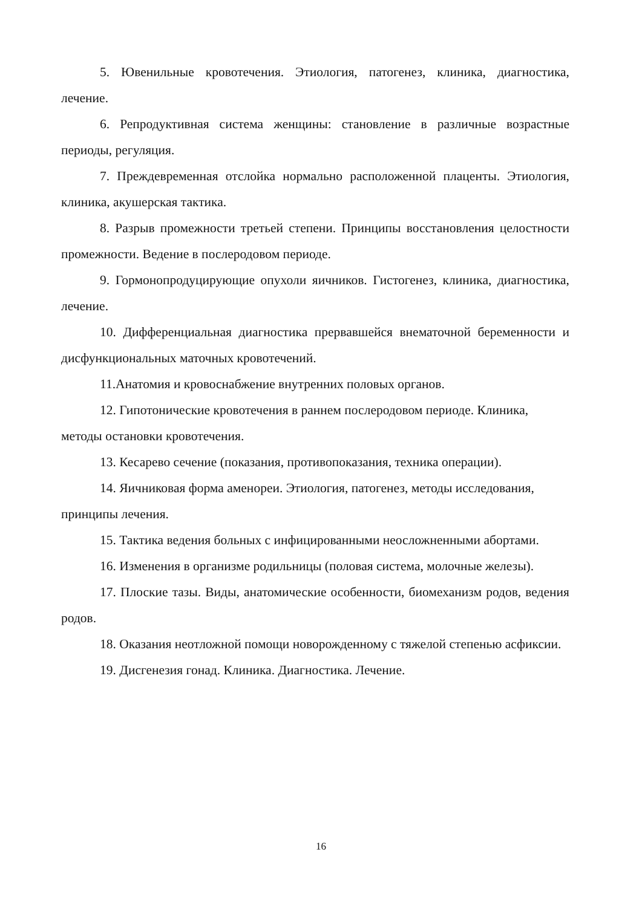5. Ювенильные кровотечения. Этиология, патогенез, клиника, диагностика, лечение.
6. Репродуктивная система женщины: становление в различные возрастные периоды, регуляция.
7. Преждевременная отслойка нормально расположенной плаценты. Этиология, клиника, акушерская тактика.
8. Разрыв промежности третьей степени. Принципы восстановления целостности промежности. Ведение в послеродовом периоде.
9. Гормонопродуцирующие опухоли яичников. Гистогенез, клиника, диагностика, лечение.
10. Дифференциальная диагностика прервавшейся внематочной беременности и дисфункциональных маточных кровотечений.
11.Анатомия и кровоснабжение внутренних половых органов.
12. Гипотонические кровотечения в раннем послеродовом периоде. Клиника, методы остановки кровотечения.
13. Кесарево сечение (показания, противопоказания, техника операции).
14. Яичниковая форма аменореи. Этиология, патогенез, методы исследования, принципы лечения.
15. Тактика ведения больных с инфицированными неосложненными абортами.
16. Изменения в организме родильницы (половая система, молочные железы).
17. Плоские тазы. Виды, анатомические особенности, биомеханизм родов, ведения родов.
18. Оказания неотложной помощи новорожденному с тяжелой степенью асфиксии.
19. Дисгенезия гонад. Клиника. Диагностика. Лечение.
16